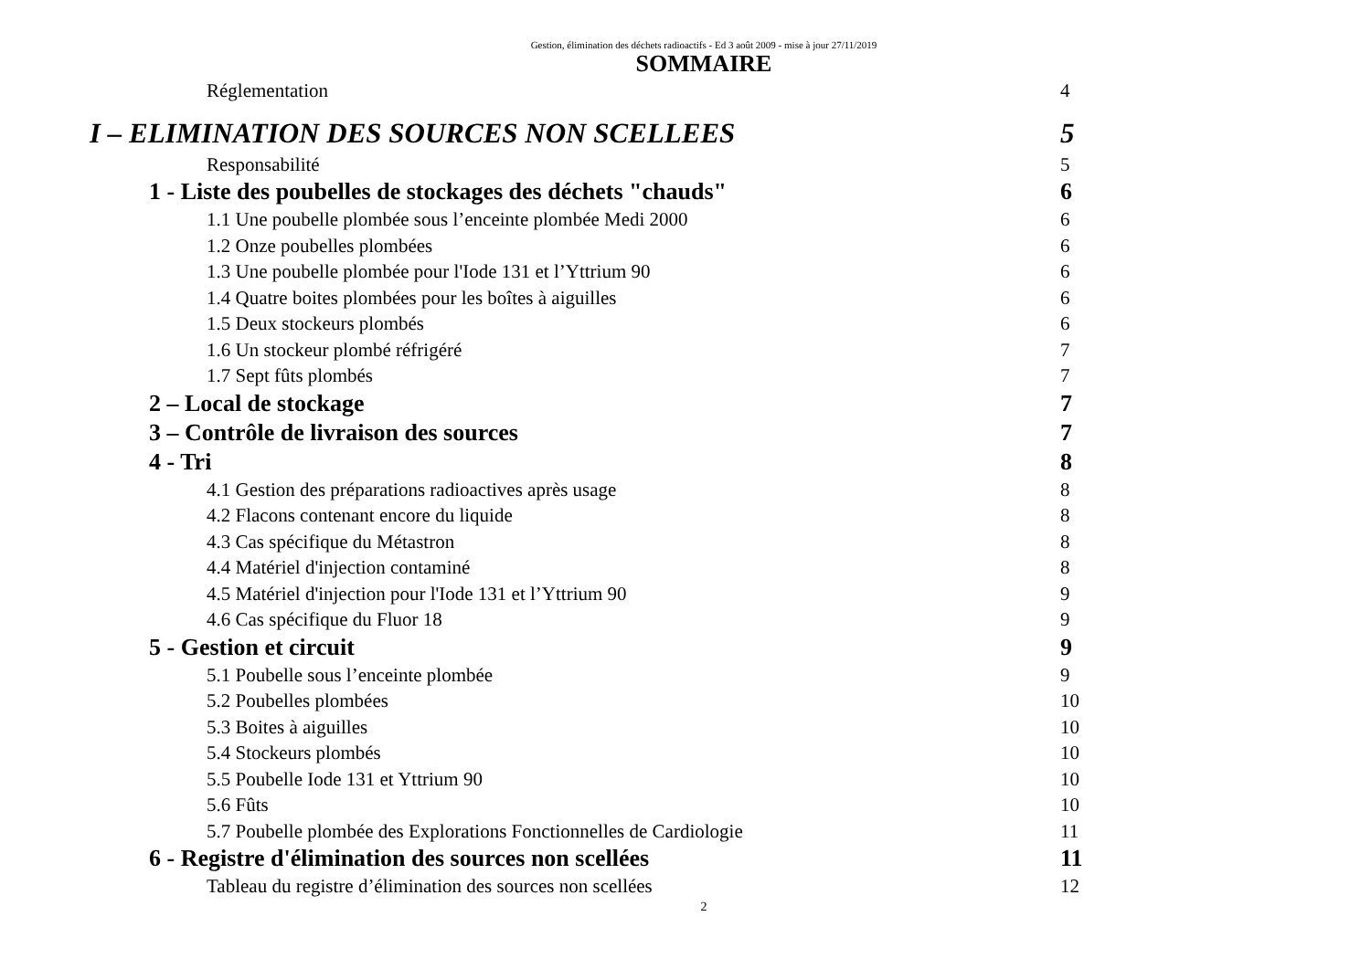Gestion, élimination des déchets radioactifs - Ed 3 août 2009 - mise à jour 27/11/2019
SOMMAIRE
Réglementation 4
I – ELIMINATION DES SOURCES NON SCELLEES 5
Responsabilité 5
1 - Liste des poubelles de stockages des déchets "chauds" 6
1.1 Une poubelle plombée sous l’enceinte plombée Medi 2000 6
1.2 Onze poubelles plombées 6
1.3 Une poubelle plombée pour l'Iode 131 et l’Yttrium 90 6
1.4 Quatre boites plombées pour les boîtes à aiguilles 6
1.5 Deux stockeurs plombés 6
1.6 Un stockeur plombé réfrigéré 7
1.7 Sept fûts plombés 7
2 – Local de stockage 7
3 – Contrôle de livraison des sources 7
4 - Tri 8
4.1 Gestion des préparations radioactives après usage 8
4.2 Flacons contenant encore du liquide 8
4.3 Cas spécifique du Métastron 8
4.4 Matériel d'injection contaminé 8
4.5 Matériel d'injection pour l'Iode 131 et l’Yttrium 90 9
4.6 Cas spécifique du Fluor 18 9
5 - Gestion et circuit 9
5.1 Poubelle sous l’enceinte plombée 9
5.2 Poubelles plombées 10
5.3 Boites à aiguilles 10
5.4 Stockeurs plombés 10
5.5 Poubelle Iode 131 et Yttrium 90 10
5.6 Fûts 10
5.7 Poubelle plombée des Explorations Fonctionnelles de Cardiologie 11
6 - Registre d'élimination des sources non scellées 11
Tableau du registre d’élimination des sources non scellées 12
2